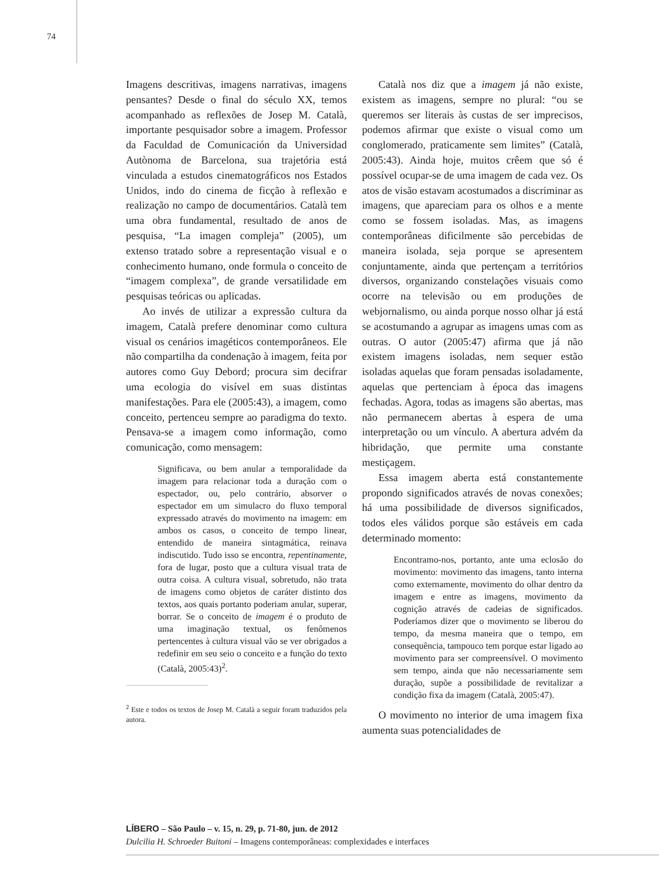74
Imagens descritivas, imagens narrativas, imagens pensantes? Desde o final do século XX, temos acompanhado as reflexões de Josep M. Català, importante pesquisador sobre a imagem. Professor da Faculdad de Comunicación da Universidad Autònoma de Barcelona, sua trajetória está vinculada a estudos cinematográficos nos Estados Unidos, indo do cinema de ficção à reflexão e realização no campo de documentários. Català tem uma obra fundamental, resultado de anos de pesquisa, “La imagen compleja” (2005), um extenso tratado sobre a representação visual e o conhecimento humano, onde formula o conceito de “imagem complexa”, de grande versatilidade em pesquisas teóricas ou aplicadas.
Ao invés de utilizar a expressão cultura da imagem, Català prefere denominar como cultura visual os cenários imagéticos contemporâneos. Ele não compartilha da condenação à imagem, feita por autores como Guy Debord; procura sim decifrar uma ecologia do visível em suas distintas manifestações. Para ele (2005:43), a imagem, como conceito, pertenceu sempre ao paradigma do texto. Pensava-se a imagem como informação, como comunicação, como mensagem:
Significava, ou bem anular a temporalidade da imagem para relacionar toda a duração com o espectador, ou, pelo contrário, absorver o espectador em um simulacro do fluxo temporal expressado através do movimento na imagem: em ambos os casos, o conceito de tempo linear, entendido de maneira sintagmática, reinava indiscutido. Tudo isso se encontra, repentinamente, fora de lugar, posto que a cultura visual trata de outra coisa. A cultura visual, sobretudo, não trata de imagens como objetos de caráter distinto dos textos, aos quais portanto poderiam anular, superar, borrar. Se o conceito de imagem é o produto de uma imaginação textual, os fenômenos pertencentes à cultura visual vão se ver obrigados a redefinir em seu seio o conceito e a função do texto (Català, 2005:43)<sup>2</sup>.
<sup>2</sup> Este e todos os textos de Josep M. Català a seguir foram traduzidos pela autora.
Català nos diz que a imagem já não existe, existem as imagens, sempre no plural: “ou se queremos ser literais às custas de ser imprecisos, podemos afirmar que existe o visual como um conglomerado, praticamente sem limites” (Català, 2005:43). Ainda hoje, muitos crêem que só é possível ocupar-se de uma imagem de cada vez. Os atos de visão estavam acostumados a discriminar as imagens, que apareciam para os olhos e a mente como se fossem isoladas. Mas, as imagens contemporâneas dificilmente são percebidas de maneira isolada, seja porque se apresentem conjuntamente, ainda que pertençam a territórios diversos, organizando constelações visuais como ocorre na televisão ou em produções de webjornalismo, ou ainda porque nosso olhar já está se acostumando a agrupar as imagens umas com as outras. O autor (2005:47) afirma que já não existem imagens isoladas, nem sequer estão isoladas aquelas que foram pensadas isoladamente, aquelas que pertenciam à época das imagens fechadas. Agora, todas as imagens são abertas, mas não permanecem abertas à espera de uma interpretação ou um vínculo. A abertura advém da hibridação, que permite uma constante mestiçagem.
Essa imagem aberta está constantemente propondo significados através de novas conexões; há uma possibilidade de diversos significados, todos eles válidos porque são estáveis em cada determinado momento:
Encontramo-nos, portanto, ante uma eclosão do movimento: movimento das imagens, tanto interna como externamente, movimento do olhar dentro da imagem e entre as imagens, movimento da cognição através de cadeias de significados. Poderíamos dizer que o movimento se liberou do tempo, da mesma maneira que o tempo, em consequência, tampouco tem porque estar ligado ao movimento para ser compreensível. O movimento sem tempo, ainda que não necessariamente sem duração, supõe a possibilidade de revitalizar a condição fixa da imagem (Català, 2005:47).
O movimento no interior de uma imagem fixa aumenta suas potencialidades de
LÍBERO – São Paulo – v. 15, n. 29, p. 71-80, jun. de 2012
Dulcilia H. Schroeder Buitoni – Imagens contemporâneas: complexidades e interfaces